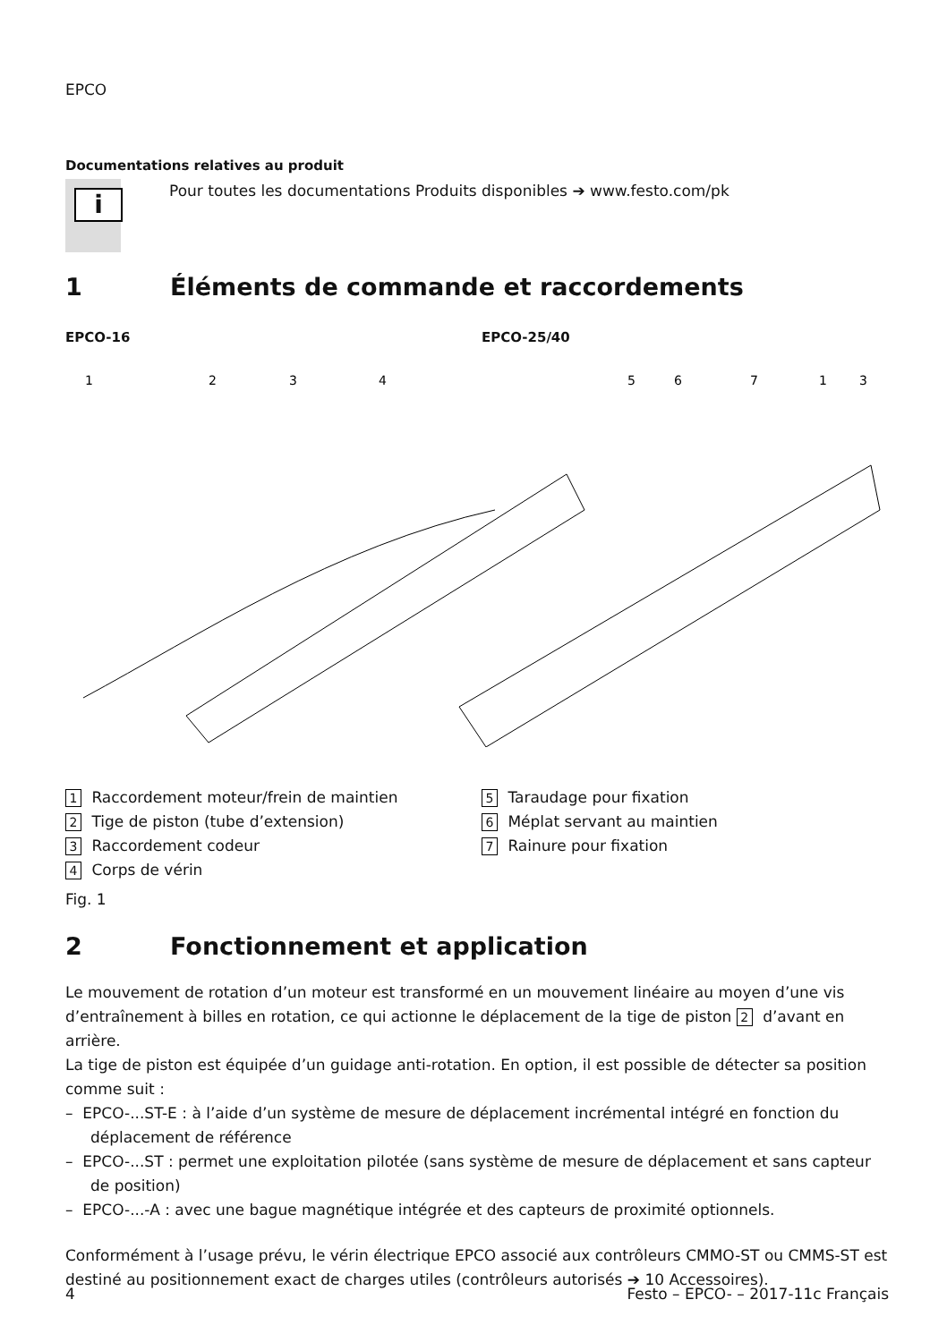EPCO
Documentations relatives au produit
i
Pour toutes les documentations Produits disponibles ➔ www.festo.com/pk
1 Éléments de commande et raccordements
EPCO-16 EPCO-25/40
1
2
3
4
5
6
7
1
3
1 Raccordement moteur/frein de maintien
2 Tige de piston (tube d’extension)
3 Raccordement codeur
4 Corps de vérin
5 Taraudage pour fixation
6 Méplat servant au maintien
7 Rainure pour fixation
Fig. 1
2 Fonctionnement et application
Le mouvement de rotation d’un moteur est transformé en un mouvement linéaire au moyen d’une vis d’entraînement à billes en rotation, ce qui actionne le déplacement de la tige de piston 2 d’avant en arrière.
La tige de piston est équipée d’un guidage anti-rotation. En option, il est possible de détecter sa position comme suit :
– EPCO-...ST-E : à l’aide d’un système de mesure de déplacement incrémental intégré en fonction du déplacement de référence
– EPCO-...ST : permet une exploitation pilotée (sans système de mesure de déplacement et sans capteur de position)
– EPCO-...-A : avec une bague magnétique intégrée et des capteurs de proximité optionnels.
Conformément à l’usage prévu, le vérin électrique EPCO associé aux contrôleurs CMMO-ST ou CMMS-ST est destiné au positionnement exact de charges utiles (contrôleurs autorisés ➔ 10 Accessoires).
4 Festo – EPCO- – 2017-11c Français